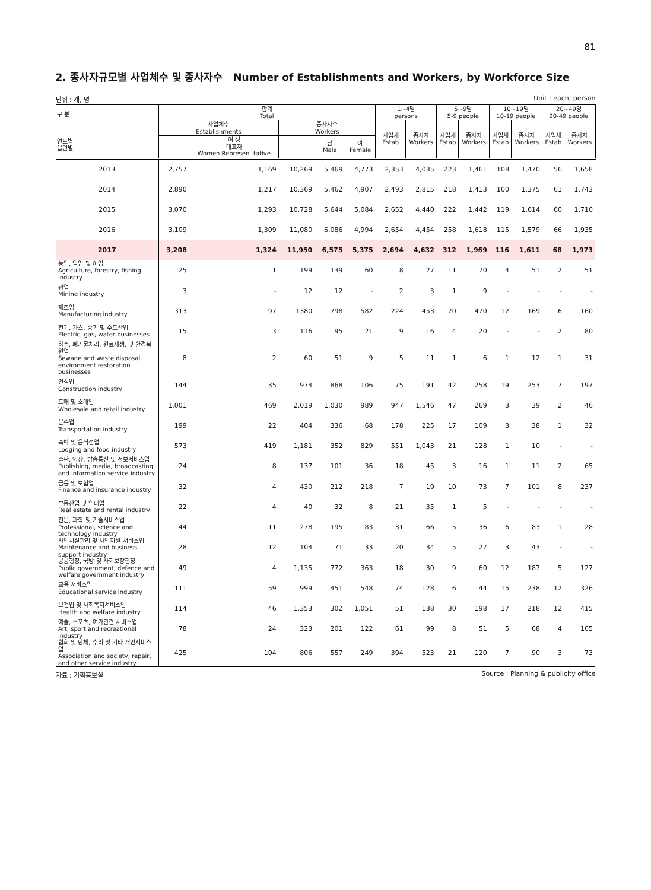81
2. 종사자규모별 사업체수 및 종사자수 Number of Establishments and Workers, by Workforce Size
단위 : 개, 명 Unit : each, person
| 구 분 연도별 읍면별 | 합계 Total | | | | | 1~4명 persons | | 5~9명 5-9 people | | 10~19명 10-19 people | | 20~49명 20-49 people | |
| --- | --- | --- | --- | --- | --- | --- | --- | --- | --- | --- | --- | --- | --- |
| | 사업체수 Establishments | | 종사자수 Workers | | | 사업체 Estab | 종사자 Workers | 사업체 Estab | 종사자 Workers | 사업체 Estab | 종사자 Workers | 사업체 Estab | 종사자 Workers |
| | | 여 성 대표자 Women Represen -tative | | 남 Male | 여 Female | | | | | | | | |
| 2013 | 2,757 | 1,169 | 10,269 | 5,469 | 4,773 | 2,353 | 4,035 | 223 | 1,461 | 108 | 1,470 | 56 | 1,658 |
| 2014 | 2,890 | 1,217 | 10,369 | 5,462 | 4,907 | 2,493 | 2,815 | 218 | 1,413 | 100 | 1,375 | 61 | 1,743 |
| 2015 | 3,070 | 1,293 | 10,728 | 5,644 | 5,084 | 2,652 | 4,440 | 222 | 1,442 | 119 | 1,614 | 60 | 1,710 |
| 2016 | 3,109 | 1,309 | 11,080 | 6,086 | 4,994 | 2,654 | 4,454 | 258 | 1,618 | 115 | 1,579 | 66 | 1,935 |
| 2017 | 3,208 | 1,324 | 11,950 | 6,575 | 5,375 | 2,694 | 4,632 | 312 | 1,969 | 116 | 1,611 | 68 | 1,973 |
| 농업, 임업 및 어업 Agriculture, forestry, fishing industry | 25 | 1 | 199 | 139 | 60 | 8 | 27 | 11 | 70 | 4 | 51 | 2 | 51 |
| 광업 Mining industry | 3 | - | 12 | 12 | - | 2 | 3 | 1 | 9 | - | - | - | - |
| 제조업 Manufacturing industry | 313 | 97 | 1380 | 798 | 582 | 224 | 453 | 70 | 470 | 12 | 169 | 6 | 160 |
| 전기, 가스, 증기 및 수도산업 Electric, gas, water businesses | 15 | 3 | 116 | 95 | 21 | 9 | 16 | 4 | 20 | - | - | 2 | 80 |
| 하수, 폐기물처리, 원료재생, 및 환경복원업 Sewage and waste disposal, environment restoration businesses | 8 | 2 | 60 | 51 | 9 | 5 | 11 | 1 | 6 | 1 | 12 | 1 | 31 |
| 건설업 Construction industry | 144 | 35 | 974 | 868 | 106 | 75 | 191 | 42 | 258 | 19 | 253 | 7 | 197 |
| 도매 및 소매업 Wholesale and retail industry | 1,001 | 469 | 2,019 | 1,030 | 989 | 947 | 1,546 | 47 | 269 | 3 | 39 | 2 | 46 |
| 운수업 Transportation industry | 199 | 22 | 404 | 336 | 68 | 178 | 225 | 17 | 109 | 3 | 38 | 1 | 32 |
| 숙박 및 음식점업 Lodging and food industry | 573 | 419 | 1,181 | 352 | 829 | 551 | 1,043 | 21 | 128 | 1 | 10 | - | - |
| 출판, 영상, 방송통신 및 정보서비스업 Publishing, media, broadcasting and information service industry | 24 | 8 | 137 | 101 | 36 | 18 | 45 | 3 | 16 | 1 | 11 | 2 | 65 |
| 금융 및 보험업 Finance and insurance industry | 32 | 4 | 430 | 212 | 218 | 7 | 19 | 10 | 73 | 7 | 101 | 8 | 237 |
| 부동산업 및 임대업 Real estate and rental industry | 22 | 4 | 40 | 32 | 8 | 21 | 35 | 1 | 5 | - | - | - | - |
| 전문, 과학 및 기술서비스업 Professional, science and technology industry | 44 | 11 | 278 | 195 | 83 | 31 | 66 | 5 | 36 | 6 | 83 | 1 | 28 |
| 사업시설관리 및 사업지원 서비스업 Maintenance and business support industry | 28 | 12 | 104 | 71 | 33 | 20 | 34 | 5 | 27 | 3 | 43 | - | - |
| 공공행정, 국방 및 사회보장행정 Public government, defence and welfare government industry | 49 | 4 | 1,135 | 772 | 363 | 18 | 30 | 9 | 60 | 12 | 187 | 5 | 127 |
| 교육 서비스업 Educational service industry | 111 | 59 | 999 | 451 | 548 | 74 | 128 | 6 | 44 | 15 | 238 | 12 | 326 |
| 보건업 및 사회복지서비스업 Health and welfare industry | 114 | 46 | 1,353 | 302 | 1,051 | 51 | 138 | 30 | 198 | 17 | 218 | 12 | 415 |
| 예술, 스포츠, 여가관련 서비스업 Art, sport and recreational industry | 78 | 24 | 323 | 201 | 122 | 61 | 99 | 8 | 51 | 5 | 68 | 4 | 105 |
| 협회 및 단체, 수리 및 기타 개인서비스업 Association and society, repair, and other service industry | 425 | 104 | 806 | 557 | 249 | 394 | 523 | 21 | 120 | 7 | 90 | 3 | 73 |
자료 : 기획홍보실 Source : Planning & publicity office